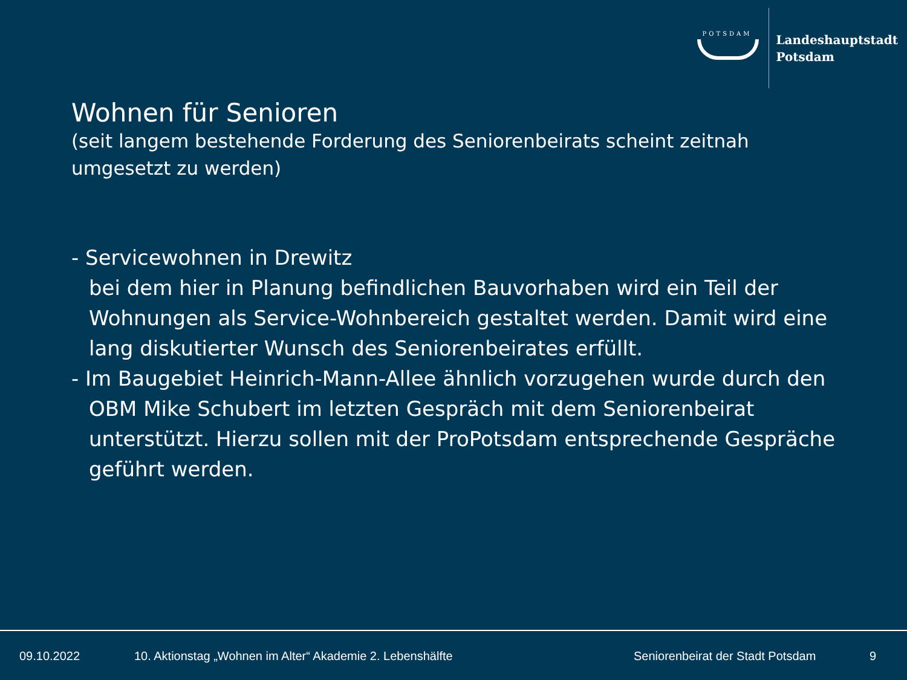POTSDAM
Landeshauptstadt
Potsdam
Wohnen für Senioren
(seit langem bestehende Forderung des Seniorenbeirats scheint zeitnah umgesetzt zu werden)
- Servicewohnen in Drewitz
bei dem hier in Planung befindlichen Bauvorhaben wird ein Teil der Wohnungen als Service-Wohnbereich gestaltet werden. Damit wird eine lang diskutierter Wunsch des Seniorenbeirates erfüllt.
- Im Baugebiet Heinrich-Mann-Allee ähnlich vorzugehen wurde durch den OBM Mike Schubert im letzten Gespräch mit dem Seniorenbeirat unterstützt. Hierzu sollen mit der ProPotsdam entsprechende Gespräche geführt werden.
09.10.2022 10. Aktionstag „Wohnen im Alter“ Akademie 2. Lebenshälfte Seniorenbeirat der Stadt Potsdam 9